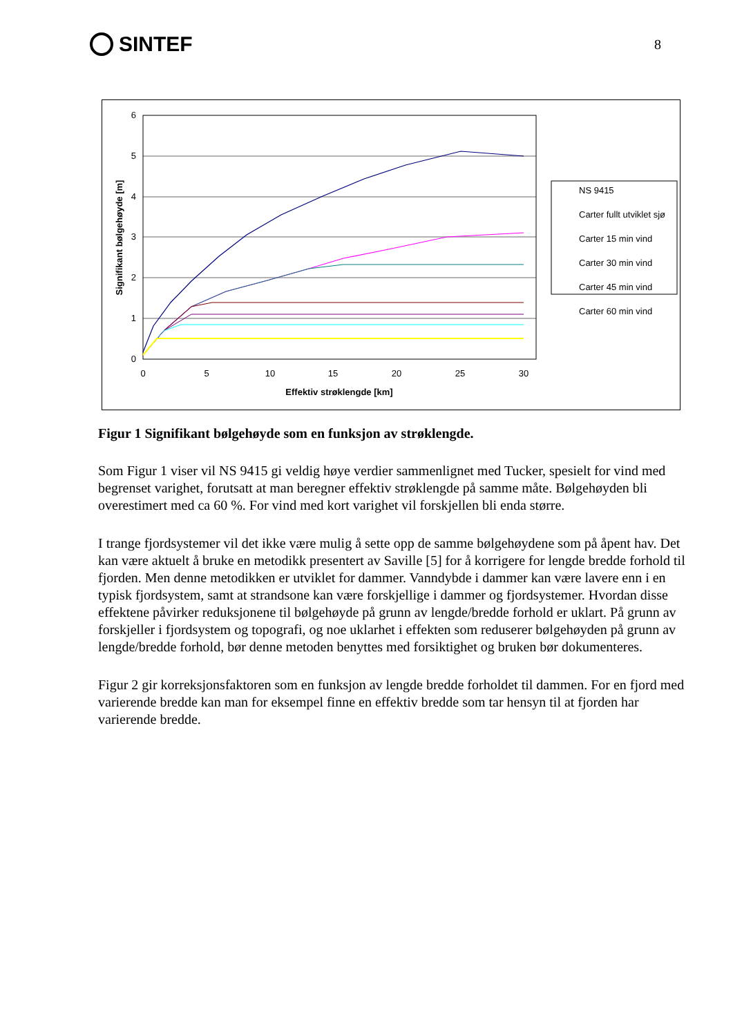SINTEF
8
0
1
2
3
4
5
6
0
5
10
15
20
25
30
Effektiv strøklengde [km]
Signifikant bølgehøyde [m]
NS 9415
Carter fullt utviklet sjø
Carter 15 min vind
Carter 30 min vind
Carter 45 min vind
Carter 60 min vind
Figur 1 Signifikant bølgehøyde som en funksjon av strøklengde.
Som Figur 1 viser vil NS 9415 gi veldig høye verdier sammenlignet med Tucker, spesielt for vind med begrenset varighet, forutsatt at man beregner effektiv strøklengde på samme måte. Bølgehøyden bli overestimert med ca 60 %. For vind med kort varighet vil forskjellen bli enda større.
I trange fjordsystemer vil det ikke være mulig å sette opp de samme bølgehøydene som på åpent hav. Det kan være aktuelt å bruke en metodikk presentert av Saville [5] for å korrigere for lengde bredde forhold til fjorden. Men denne metodikken er utviklet for dammer. Vanndybde i dammer kan være lavere enn i en typisk fjordsystem, samt at strandsone kan være forskjellige i dammer og fjordsystemer. Hvordan disse effektene påvirker reduksjonene til bølgehøyde på grunn av lengde/bredde forhold er uklart. På grunn av forskjeller i fjordsystem og topografi, og noe uklarhet i effekten som reduserer bølgehøyden på grunn av lengde/bredde forhold, bør denne metoden benyttes med forsiktighet og bruken bør dokumenteres.
Figur 2 gir korreksjonsfaktoren som en funksjon av lengde bredde forholdet til dammen. For en fjord med varierende bredde kan man for eksempel finne en effektiv bredde som tar hensyn til at fjorden har varierende bredde.